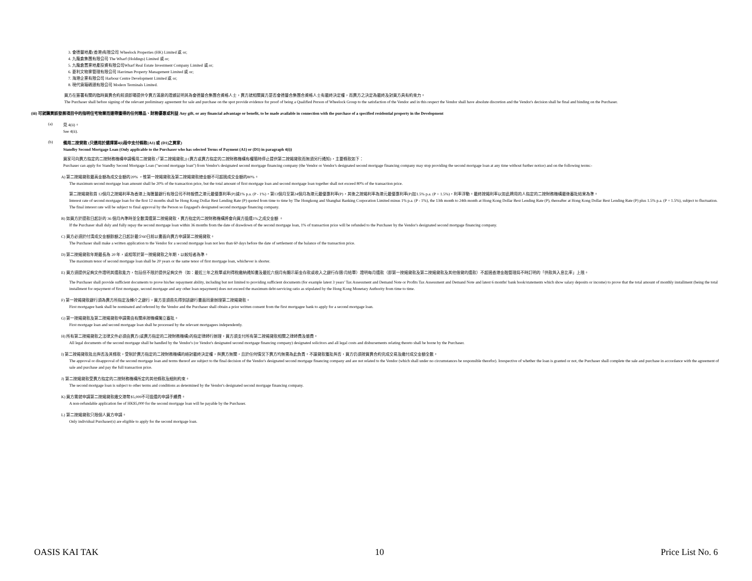3. 會德豐地產(香港)有限公司 Wheelock Properties (HK) Limited 或 or;
4. 九龍倉集團有限公司 The Wharf (Holdings) Limited 或 or;
5. 九龍倉置業地產投資有限公司Wharf Real Estate Investment Company Limited 或 or;
6. 夏利文物業管理有限公司 Harriman Property Management Limited 或 or;
7. 海港企業有限公司 Harbour Centre Development Limited 或 or;
8. 現代貨箱碼頭有限公司 Modern Terminals Limited.
買方在簽署有關的臨時買賣合約前須即場提供令賣方滿意的證據証明其為會德豐合集團合資格人士，賣方就相關買方是否會德豐合集團合資格人士有最終決定權，而賣方之決定為最終及對買方具有約束力。
The Purchaser shall before signing of the relevant preliminary agreement for sale and purchase on the spot provide evidence for proof of being a Qualified Person of Wheelock Group to the satisfaction of the Vendor and in this respect the Vendor shall have absolute discretion and the Vendor's decision shall be final and binding on the Purchaser.
(iii) 可就購買該發展項目中的指明住宅物業而連帶獲得的任何贈品、財務優惠或利益 Any gift, or any financial advantage or benefit, to be made available in connection with the purchase of a specified residential property in the Development
(a)
見 4(ii)。
See 4(ii).
(b)
備用二按貸款 (只適用於選擇第4(i)段中支付條款(A1) 或 (D1)之買家)
Standby Second Mortgage Loan (Only applicable to the Purchaser who has selected Terms of Payment (A1) or (D1) in paragraph 4(i))
買家可向賣方指定的二按財務機構申請備用二按貸款 (「第二按揭貸款」) (賣方或賣方指定的二按財務機構有權隨時停止提供第二按揭貸款而無須另行通知)，主要條款如下：
Purchaser can apply for Standby Second Mortgage Loan ("second mortgage loan") from Vendor's designated second mortgage financing company (the Vendor or Vendor's designated second mortgage financing company may stop providing the second mortgage loan at any time without further notice) and on the following terms:-
A) 第二按揭貸款最高金額為成交金額的20% ，惟第一按揭貸款及第二按揭貸款總金額不可超過成交金額的80%。
The maximum second mortgage loan amount shall be 20% of the transaction price, but the total amount of first mortgage loan and second mortgage loan together shall not exceed 80% of the transaction price.
第二按揭貸款首 12個月之按揭利率為香港上海匯豐銀行有限公司不時報價之港元最優惠利率(P)減1% p.a. (P - 1%)，第13個月至第24個月為港元最優惠利率(P)，其後之按揭利率為港元最優惠利率(P)加1.5% p.a. (P + 1.5%)，利率浮動。最終按揭利率以如此聘用的人指定的二按財務機構最後審批結果為準。
Interest rate of second mortgage loan for the first 12 months shall be Hong Kong Dollar Best Lending Rate (P) quoted from time to time by The Hongkong and Shanghai Banking Corporation Limited minus 1% p.a. (P - 1%), the 13th month to 24th month at Hong Kong Dollar Best Lending Rate (P), thereafter at Hong Kong Dollar Best Lending Rate (P) plus 1.5% p.a. (P + 1.5%), subject to fluctuation. The final interest rate will be subject to final approval by the Person so Engaged's designated second mortgage financing company.
B) 如買方於提款日起計的 36 個月內準時並全數清還第二按揭貸款，賣方指定的二按財務機構將會向買方退還1%之成交金額 。
If the Purchaser shall duly and fully repay the second mortgage loan within 36 months from the date of drawdown of the second mortgage loan, 1% of transaction price will be refunded to the Purchaser by the Vendor's designated second mortgage financing company.
C) 買方必須於付清成交金額餘額之日起計最少60日前以書面向賣方申請第二按揭貸款。
The Purchaser shall make a written application to the Vendor for a second mortgage loan not less than 60 days before the date of settlement of the balance of the transaction price.
D) 第二按揭貸款年期最長為 20 年，或相等於第一按揭貸款之年期，以較短者為準。
The maximum tenor of second mortgage loan shall be 20 years or the same tenor of first mortgage loan, whichever is shorter.
E) 買方須提供足夠文件證明其還款能力，包括但不限於提供足夠文件（如：最近三年之稅單或利得稅繳納通知書及最近六個月有顯示薪金存款或收入之銀行存摺/月結單）證明每月還款（即第一按揭貸款及第二按揭貸款及其他借貸的還款）不超過香港金融管理局不時訂明的「供款與入息比率」上限。
The Purchaser shall provide sufficient documents to prove his/her repayment ability, including but not limited to providing sufficient documents (for example latest 3 years' Tax Assessment and Demand Note or Profits Tax Assessment and Demand Note and latest 6 months' bank book/statements which show salary deposits or income) to prove that the total amount of monthly installment (being the total installment for repayment of first mortgage, second mortgage and any other loan repayment) does not exceed the maximum debt-servicing ratio as stipulated by the Hong Kong Monetary Authority from time to time.
F) 第一按揭貸款銀行須為賣方所指定及轉介之銀行，買方並須首先得到該銀行書面同意辦理第二按揭貸款。
First mortgagee bank shall be nominated and referred by the Vendor and the Purchaser shall obtain a prior written consent from the first mortgagee bank to apply for a second mortgage loan.
G) 第一按揭貸款及第二按揭貸款申請需由有關承按機構獨立審批。
First mortgage loan and second mortgage loan shall be processed by the relevant mortgagees independently.
H) 所有第二按揭貸款之法律文件必須由賣方(或賣方指定的二按財務機構)的指定律師行辦理，買方須支付所有第二按揭貸款相關之律師費及雜費。
All legal documents of the second mortgage shall be handled by the Vendor's (or Vendor's designated second mortgage financing company) designated solicitors and all legal costs and disbursements relating thereto shall be borne by the Purchaser.
I) 第二按揭貸款批出與否及其條款，受制於賣方指定的二按財務機構的絕對最終決定權，與賣方無關，且於任何情況下賣方均無需為此負責。不論貸款獲批與否，買方仍須按買賣合約完成交易及繳付成交金額全數。
The approval or disapproval of the second mortgage loan and terms thereof are subject to the final decision of the Vendor's designated second mortgage financing company and are not related to the Vendor (which shall under no circumstances be responsible therefor). Irrespective of whether the loan is granted or not, the Purchaser shall complete the sale and purchase in accordance with the agreement of sale and purchase and pay the full transaction price.
J) 第二按揭貸款受賣方指定的二按財務機構所定的其他條款及細則約束。
The second mortgage loan is subject to other terms and conditions as determined by the Vendor's designated second mortgage financing company.
K) 買方需就申請第二按揭貸款繳交港幣$5,000不可退還的申請手續費。
A non-refundable application fee of HK$5,000 for the second mortgage loan will be payable by the Purchaser.
L) 第二按揭貸款只限個人買方申請。
Only individual Purchaser(s) are eligible to apply for the second mortgage loan.
OASIS KAI TAK 10 Price List No. 6